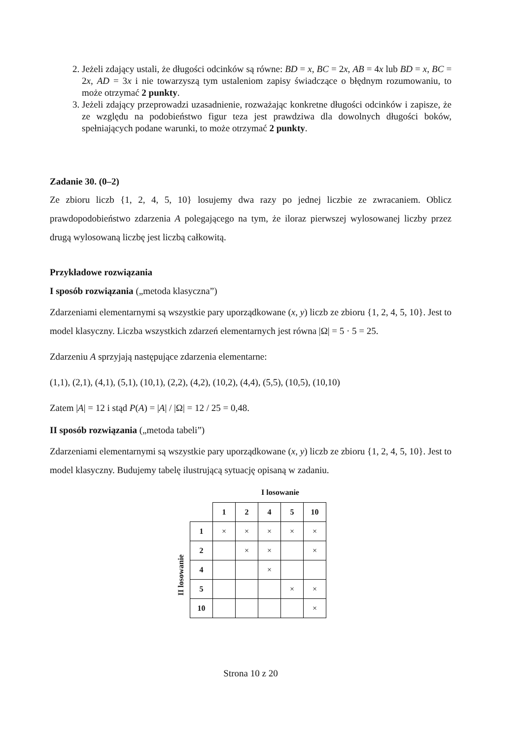2. Jeżeli zdający ustali, że długości odcinków są równe: BD = x, BC = 2x, AB = 4x lub BD = x, BC = 2x, AD = 3x i nie towarzyszą tym ustaleniom zapisy świadczące o błędnym rozumowaniu, to może otrzymać 2 punkty.
3. Jeżeli zdający przeprowadzi uzasadnienie, rozważając konkretne długości odcinków i zapisze, że ze względu na podobieństwo figur teza jest prawdziwa dla dowolnych długości boków, spełniających podane warunki, to może otrzymać 2 punkty.
Zadanie 30. (0–2)
Ze zbioru liczb {1, 2, 4, 5, 10} losujemy dwa razy po jednej liczbie ze zwracaniem. Oblicz prawdopodobieństwo zdarzenia A polegającego na tym, że iloraz pierwszej wylosowanej liczby przez drugą wylosowaną liczbę jest liczbą całkowitą.
Przykładowe rozwiązania
I sposób rozwiązania („metoda klasyczna”)
Zdarzeniami elementarnymi są wszystkie pary uporządkowane (x, y) liczb ze zbioru {1, 2, 4, 5, 10}. Jest to model klasyczny. Liczba wszystkich zdarzeń elementarnych jest równa |Ω| = 5 · 5 = 25.
Zdarzeniu A sprzyjają następujące zdarzenia elementarne:
(1,1), (2,1), (4,1), (5,1), (10,1), (2,2), (4,2), (10,2), (4,4), (5,5), (10,5), (10,10)
Zatem |A| = 12 i stąd P(A) = |A| / |Ω| = 12 / 25 = 0,48.
II sposób rozwiązania („metoda tabeli”)
Zdarzeniami elementarnymi są wszystkie pary uporządkowane (x, y) liczb ze zbioru {1, 2, 4, 5, 10}. Jest to model klasyczny. Budujemy tabelę ilustrującą sytuację opisaną w zadaniu.
I losowanie
II losowanie
| | 1 | 2 | 4 | 5 | 10 |
| --- | --- | --- | --- | --- | --- |
| 1 | × | × | × | × | × |
| 2 | | × | × | | × |
| 4 | | | × | | |
| 5 | | | | × | × |
| 10 | | | | | × |
Strona 10 z 20